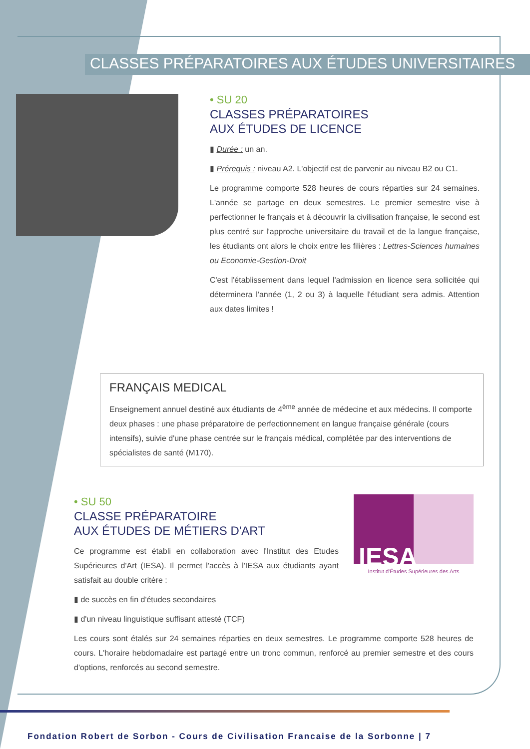CLASSES PRÉPARATOIRES AUX ÉTUDES UNIVERSITAIRES
• SU 20
CLASSES PRÉPARATOIRES
AUX ÉTUDES DE LICENCE
▮ Durée : un an.
▮ Prérequis : niveau A2. L'objectif est de parvenir au niveau B2 ou C1.
Le programme comporte 528 heures de cours réparties sur 24 semaines. L'année se partage en deux semestres. Le premier semestre vise à perfectionner le français et à découvrir la civilisation française, le second est plus centré sur l'approche universitaire du travail et de la langue française, les étudiants ont alors le choix entre les filières : Lettres-Sciences humaines ou Economie-Gestion-Droit
C'est l'établissement dans lequel l'admission en licence sera sollicitée qui déterminera l'année (1, 2 ou 3) à laquelle l'étudiant sera admis. Attention aux dates limites !
FRANÇAIS MEDICAL
Enseignement annuel destiné aux étudiants de 4<sup>ème</sup> année de médecine et aux médecins. Il comporte deux phases : une phase préparatoire de perfectionnement en langue française générale (cours intensifs), suivie d'une phase centrée sur le français médical, complétée par des interventions de spécialistes de santé (M170).
IESA
Institut d'Études Supérieures des Arts
• SU 50
CLASSE PRÉPARATOIRE
AUX ÉTUDES DE MÉTIERS D'ART
Ce programme est établi en collaboration avec l'Institut des Etudes Supérieures d'Art (IESA). Il permet l'accès à l'IESA aux étudiants ayant satisfait au double critère :
▮ de succès en fin d'études secondaires
▮ d'un niveau linguistique suffisant attesté (TCF)
Les cours sont étalés sur 24 semaines réparties en deux semestres. Le programme comporte 528 heures de cours. L'horaire hebdomadaire est partagé entre un tronc commun, renforcé au premier semestre et des cours d'options, renforcés au second semestre.
Fondation Robert de Sorbon - Cours de Civilisation Francaise de la Sorbonne | 7